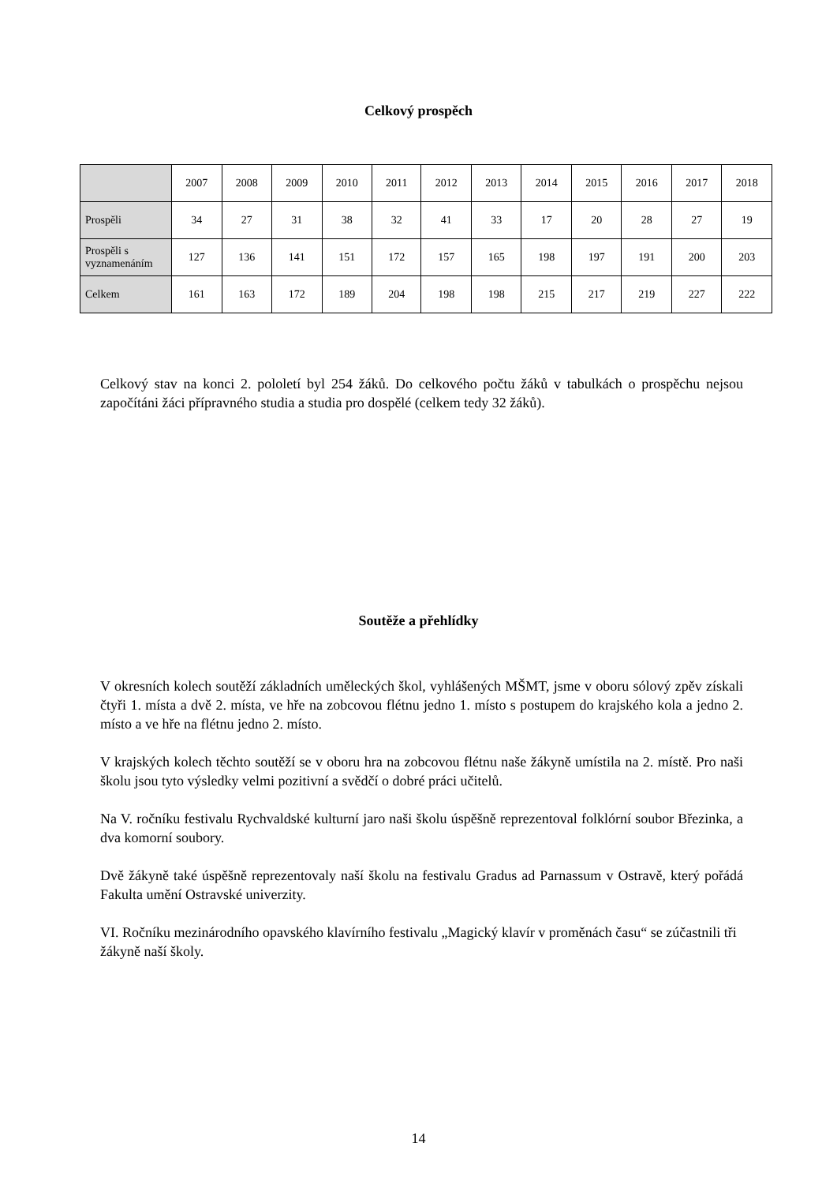Celkový prospěch
| | 2007 | 2008 | 2009 | 2010 | 2011 | 2012 | 2013 | 2014 | 2015 | 2016 | 2017 | 2018 |
| --- | --- | --- | --- | --- | --- | --- | --- | --- | --- | --- | --- | --- |
| Prospěli | 34 | 27 | 31 | 38 | 32 | 41 | 33 | 17 | 20 | 28 | 27 | 19 |
| Prospěli s vyznamenáním | 127 | 136 | 141 | 151 | 172 | 157 | 165 | 198 | 197 | 191 | 200 | 203 |
| Celkem | 161 | 163 | 172 | 189 | 204 | 198 | 198 | 215 | 217 | 219 | 227 | 222 |
Celkový stav na konci 2. pololetí byl 254 žáků. Do celkového počtu žáků v tabulkách o prospěchu nejsou započítáni žáci přípravného studia a studia pro dospělé (celkem tedy 32 žáků).
Soutěže a přehlídky
V okresních kolech soutěží základních uměleckých škol, vyhlášených MŠMT, jsme v oboru sólový zpěv získali čtyři 1. místa a dvě 2. místa, ve hře na zobcovou flétnu jedno 1. místo s postupem do krajského kola a jedno 2. místo a ve hře na flétnu jedno 2. místo.
V krajských kolech těchto soutěží se v oboru hra na zobcovou flétnu naše žákyně umístila na 2. místě. Pro naši školu jsou tyto výsledky velmi pozitivní a svědčí o dobré práci učitelů.
Na V. ročníku festivalu Rychvaldské kulturní jaro naši školu úspěšně reprezentoval folklórní soubor Březinka, a dva komorní soubory.
Dvě žákyně také úspěšně reprezentovaly naší školu na festivalu Gradus ad Parnassum v Ostravě, který pořádá Fakulta umění Ostravské univerzity.
VI. Ročníku mezinárodního opavského klavírního festivalu „Magický klavír v proměnách času“ se zúčastnili tři žákyně naší školy.
14